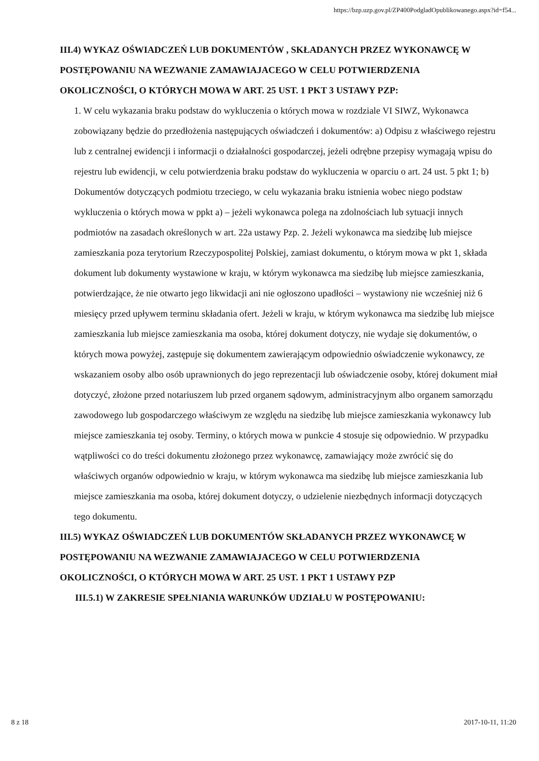https://bzp.uzp.gov.pl/ZP400PodgladOpublikowanego.aspx?id=f54...
III.4) WYKAZ OŚWIADCZEŃ LUB DOKUMENTÓW , SKŁADANYCH PRZEZ WYKONAWCĘ W POSTĘPOWANIU NA WEZWANIE ZAMAWIAJACEGO W CELU POTWIERDZENIA OKOLICZNOŚCI, O KTÓRYCH MOWA W ART. 25 UST. 1 PKT 3 USTAWY PZP:
1. W celu wykazania braku podstaw do wykluczenia o których mowa w rozdziale VI SIWZ, Wykonawca zobowiązany będzie do przedłożenia następujących oświadczeń i dokumentów: a) Odpisu z właściwego rejestru lub z centralnej ewidencji i informacji o działalności gospodarczej, jeżeli odrębne przepisy wymagają wpisu do rejestru lub ewidencji, w celu potwierdzenia braku podstaw do wykluczenia w oparciu o art. 24 ust. 5 pkt 1; b) Dokumentów dotyczących podmiotu trzeciego, w celu wykazania braku istnienia wobec niego podstaw wykluczenia o których mowa w ppkt a) – jeżeli wykonawca polega na zdolnościach lub sytuacji innych podmiotów na zasadach określonych w art. 22a ustawy Pzp. 2. Jeżeli wykonawca ma siedzibę lub miejsce zamieszkania poza terytorium Rzeczypospolitej Polskiej, zamiast dokumentu, o którym mowa w pkt 1, składa dokument lub dokumenty wystawione w kraju, w którym wykonawca ma siedzibę lub miejsce zamieszkania, potwierdzające, że nie otwarto jego likwidacji ani nie ogłoszono upadłości – wystawiony nie wcześniej niż 6 miesięcy przed upływem terminu składania ofert. Jeżeli w kraju, w którym wykonawca ma siedzibę lub miejsce zamieszkania lub miejsce zamieszkania ma osoba, której dokument dotyczy, nie wydaje się dokumentów, o których mowa powyżej, zastępuje się dokumentem zawierającym odpowiednio oświadczenie wykonawcy, ze wskazaniem osoby albo osób uprawnionych do jego reprezentacji lub oświadczenie osoby, której dokument miał dotyczyć, złożone przed notariuszem lub przed organem sądowym, administracyjnym albo organem samorządu zawodowego lub gospodarczego właściwym ze względu na siedzibę lub miejsce zamieszkania wykonawcy lub miejsce zamieszkania tej osoby. Terminy, o których mowa w punkcie 4 stosuje się odpowiednio. W przypadku wątpliwości co do treści dokumentu złożonego przez wykonawcę, zamawiający może zwrócić się do właściwych organów odpowiednio w kraju, w którym wykonawca ma siedzibę lub miejsce zamieszkania lub miejsce zamieszkania ma osoba, której dokument dotyczy, o udzielenie niezbędnych informacji dotyczących tego dokumentu.
III.5) WYKAZ OŚWIADCZEŃ LUB DOKUMENTÓW SKŁADANYCH PRZEZ WYKONAWCĘ W POSTĘPOWANIU NA WEZWANIE ZAMAWIAJACEGO W CELU POTWIERDZENIA OKOLICZNOŚCI, O KTÓRYCH MOWA W ART. 25 UST. 1 PKT 1 USTAWY PZP
III.5.1) W ZAKRESIE SPEŁNIANIA WARUNKÓW UDZIAŁU W POSTĘPOWANIU:
8 z 18 2017-10-11, 11:20